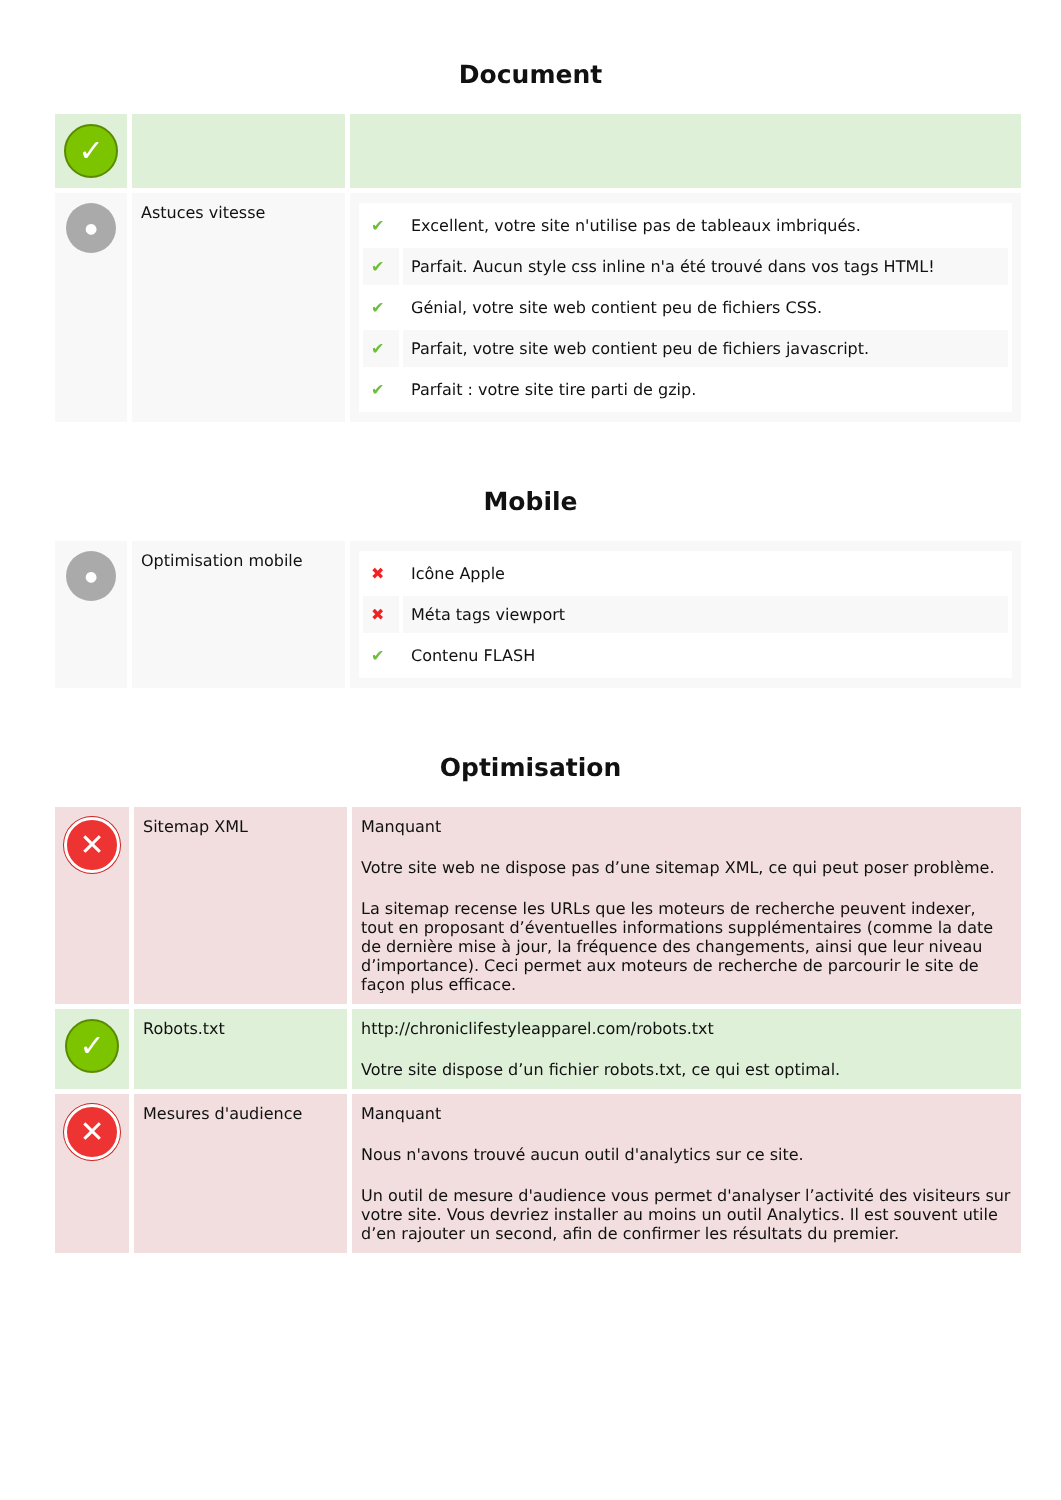Document
| ✓ | | |
| ● | Astuces vitesse | / ✔ / Excellent, votre site n'utilise pas de tableaux imbriqués. / / ✔ / Parfait. Aucun style css inline n'a été trouvé dans vos tags HTML! / / ✔ / Génial, votre site web contient peu de fichiers CSS. / / ✔ / Parfait, votre site web contient peu de fichiers javascript. / / ✔ / Parfait : votre site tire parti de gzip. / |
Mobile
| ● | Optimisation mobile | / ✖ / Icône Apple / / ✖ / Méta tags viewport / / ✔ / Contenu FLASH / |
Optimisation
| ✕ | Sitemap XML | Manquant Votre site web ne dispose pas d’une sitemap XML, ce qui peut poser problème. La sitemap recense les URLs que les moteurs de recherche peuvent indexer, tout en proposant d’éventuelles informations supplémentaires (comme la date de dernière mise à jour, la fréquence des changements, ainsi que leur niveau d’importance). Ceci permet aux moteurs de recherche de parcourir le site de façon plus efficace. |
| ✓ | Robots.txt | http://chroniclifestyleapparel.com/robots.txt Votre site dispose d’un fichier robots.txt, ce qui est optimal. |
| ✕ | Mesures d'audience | Manquant Nous n'avons trouvé aucun outil d'analytics sur ce site. Un outil de mesure d'audience vous permet d'analyser l’activité des visiteurs sur votre site. Vous devriez installer au moins un outil Analytics. Il est souvent utile d’en rajouter un second, afin de confirmer les résultats du premier. |